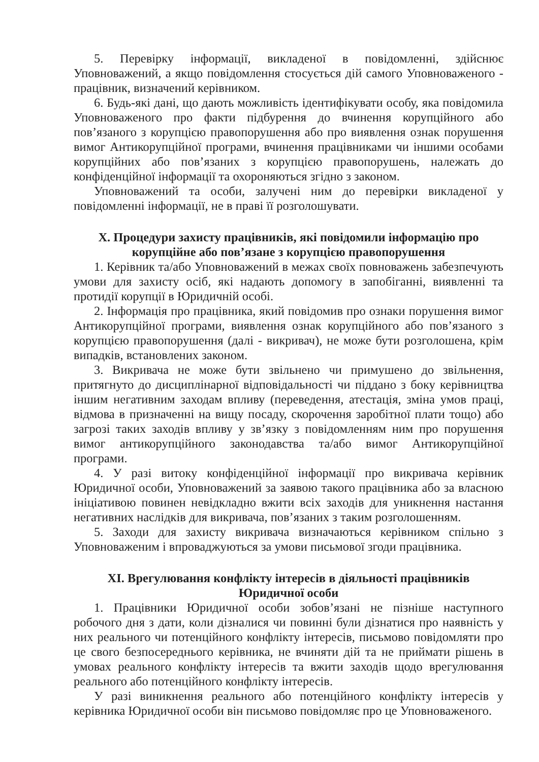5. Перевірку інформації, викладеної в повідомленні, здійснює Уповноважений, а якщо повідомлення стосується дій самого Уповноваженого - працівник, визначений керівником.
6. Будь-які дані, що дають можливість ідентифікувати особу, яка повідомила Уповноваженого про факти підбурення до вчинення корупційного або пов’язаного з корупцією правопорушення або про виявлення ознак порушення вимог Антикорупційної програми, вчинення працівниками чи іншими особами корупційних або пов’язаних з корупцією правопорушень, належать до конфіденційної інформації та охороняються згідно з законом.
Уповноважений та особи, залучені ним до перевірки викладеної у повідомленні інформації, не в праві її розголошувати.
X. Процедури захисту працівників, які повідомили інформацію про корупційне або пов’язане з корупцією правопорушення
1. Керівник та/або Уповноважений в межах своїх повноважень забезпечують умови для захисту осіб, які надають допомогу в запобіганні, виявленні та протидії корупції в Юридичній особі.
2. Інформація про працівника, який повідомив про ознаки порушення вимог Антикорупційної програми, виявлення ознак корупційного або пов’язаного з корупцією правопорушення (далі - викривач), не може бути розголошена, крім випадків, встановлених законом.
3. Викривача не може бути звільнено чи примушено до звільнення, притягнуто до дисциплінарної відповідальності чи піддано з боку керівництва іншим негативним заходам впливу (переведення, атестація, зміна умов праці, відмова в призначенні на вищу посаду, скорочення заробітної плати тощо) або загрозі таких заходів впливу у зв’язку з повідомленням ним про порушення вимог антикорупційного законодавства та/або вимог Антикорупційної програми.
4. У разі витоку конфіденційної інформації про викривача керівник Юридичної особи, Уповноважений за заявою такого працівника або за власною ініціативою повинен невідкладно вжити всіх заходів для уникнення настання негативних наслідків для викривача, пов’язаних з таким розголошенням.
5. Заходи для захисту викривача визначаються керівником спільно з Уповноваженим і впроваджуються за умови письмової згоди працівника.
XI. Врегулювання конфлікту інтересів в діяльності працівників Юридичної особи
1. Працівники Юридичної особи зобов’язані не пізніше наступного робочого дня з дати, коли дізналися чи повинні були дізнатися про наявність у них реального чи потенційного конфлікту інтересів, письмово повідомляти про це свого безпосереднього керівника, не вчиняти дій та не приймати рішень в умовах реального конфлікту інтересів та вжити заходів щодо врегулювання реального або потенційного конфлікту інтересів.
У разі виникнення реального або потенційного конфлікту інтересів у керівника Юридичної особи він письмово повідомляє про це Уповноваженого.